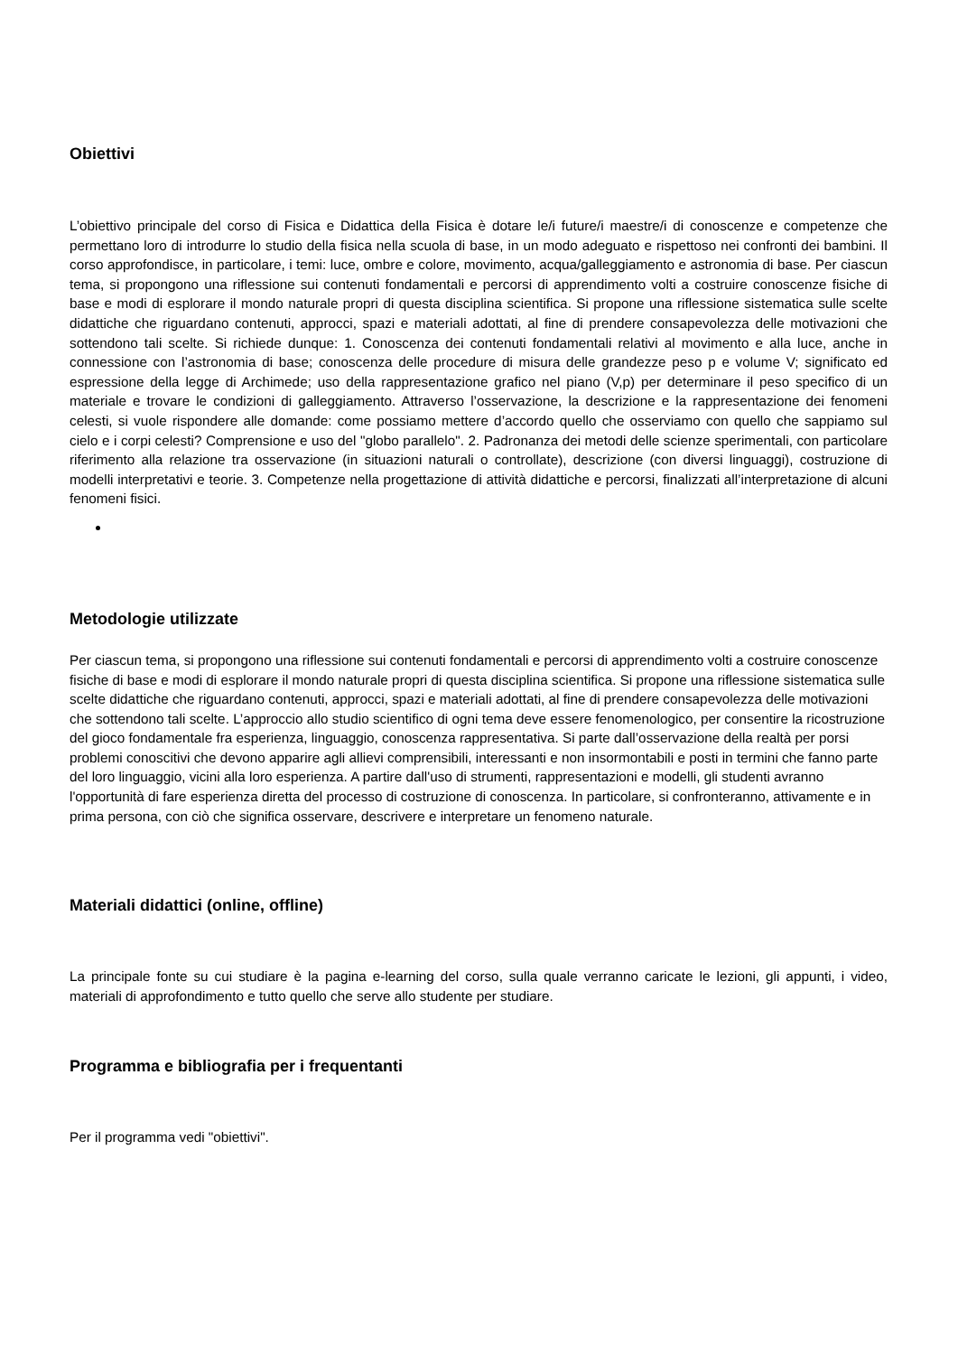Obiettivi
L’obiettivo principale del corso di Fisica e Didattica della Fisica è dotare le/i future/i maestre/i di conoscenze e competenze che permettano loro di introdurre lo studio della fisica nella scuola di base, in un modo adeguato e rispettoso nei confronti dei bambini. Il corso approfondisce, in particolare, i temi: luce, ombre e colore, movimento, acqua/galleggiamento e astronomia di base. Per ciascun tema, si propongono una riflessione sui contenuti fondamentali e percorsi di apprendimento volti a costruire conoscenze fisiche di base e modi di esplorare il mondo naturale propri di questa disciplina scientifica. Si propone una riflessione sistematica sulle scelte didattiche che riguardano contenuti, approcci, spazi e materiali adottati, al fine di prendere consapevolezza delle motivazioni che sottendono tali scelte. Si richiede dunque: 1. Conoscenza dei contenuti fondamentali relativi al movimento e alla luce, anche in connessione con l’astronomia di base; conoscenza delle procedure di misura delle grandezze peso p e volume V; significato ed espressione della legge di Archimede; uso della rappresentazione grafico nel piano (V,p) per determinare il peso specifico di un materiale e trovare le condizioni di galleggiamento. Attraverso l’osservazione, la descrizione e la rappresentazione dei fenomeni celesti, si vuole rispondere alle domande: come possiamo mettere d’accordo quello che osserviamo con quello che sappiamo sul cielo e i corpi celesti? Comprensione e uso del "globo parallelo". 2. Padronanza dei metodi delle scienze sperimentali, con particolare riferimento alla relazione tra osservazione (in situazioni naturali o controllate), descrizione (con diversi linguaggi), costruzione di modelli interpretativi e teorie. 3. Competenze nella progettazione di attività didattiche e percorsi, finalizzati all’interpretazione di alcuni fenomeni fisici.
Metodologie utilizzate
Per ciascun tema, si propongono una riflessione sui contenuti fondamentali e percorsi di apprendimento volti a costruire conoscenze fisiche di base e modi di esplorare il mondo naturale propri di questa disciplina scientifica. Si propone una riflessione sistematica sulle scelte didattiche che riguardano contenuti, approcci, spazi e materiali adottati, al fine di prendere consapevolezza delle motivazioni che sottendono tali scelte. L’approccio allo studio scientifico di ogni tema deve essere fenomenologico, per consentire la ricostruzione del gioco fondamentale fra esperienza, linguaggio, conoscenza rappresentativa. Si parte dall’osservazione della realtà per porsi problemi conoscitivi che devono apparire agli allievi comprensibili, interessanti e non insormontabili e posti in termini che fanno parte del loro linguaggio, vicini alla loro esperienza. A partire dall'uso di strumenti, rappresentazioni e modelli, gli studenti avranno l'opportunità di fare esperienza diretta del processo di costruzione di conoscenza. In particolare, si confronteranno, attivamente e in prima persona, con ciò che significa osservare, descrivere e interpretare un fenomeno naturale.
Materiali didattici (online, offline)
La principale fonte su cui studiare è la pagina e-learning del corso, sulla quale verranno caricate le lezioni, gli appunti, i video, materiali di approfondimento e tutto quello che serve allo studente per studiare.
Programma e bibliografia per i frequentanti
Per il programma vedi "obiettivi".